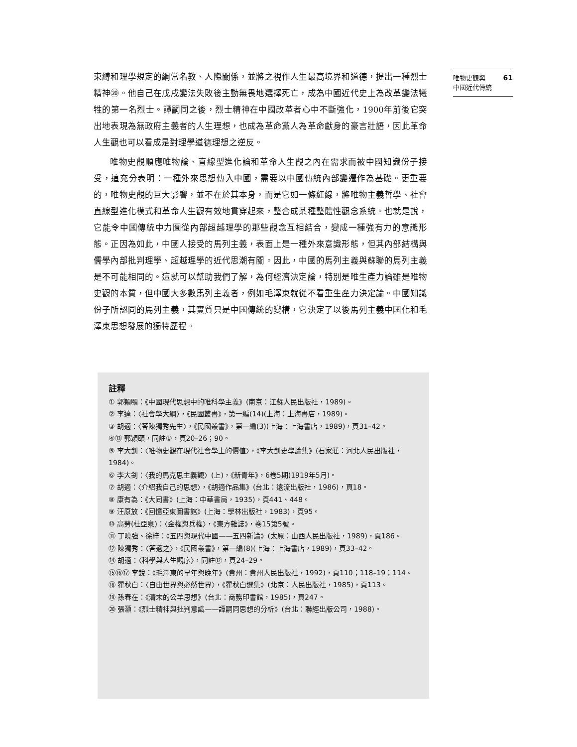61 唯物史觀與
中國近代傳統
束縛和理學規定的綱常名教、人際關係，並將之視作人生最高境界和道德，提出一種烈士精神⑳。他自己在戊戌變法失敗後主動無畏地選擇死亡，成為中國近代史上為改革變法犧牲的第一名烈士。譚嗣同之後，烈士精神在中國改革者心中不斷強化，1900年前後它突出地表現為無政府主義者的人生理想，也成為革命黨人為革命獻身的豪言壯語，因此革命人生觀也可以看成是對理學道德理想之逆反。
唯物史觀順應唯物論、直線型進化論和革命人生觀之內在需求而被中國知識份子接受，這充分表明：一種外來思想傳入中國，需要以中國傳統內部變遷作為基礎。更重要的，唯物史觀的巨大影響，並不在於其本身，而是它如一條紅線，將唯物主義哲學、社會直線型進化模式和革命人生觀有效地貫穿起來，整合成某種整體性觀念系統。也就是說，它能令中國傳統中力圖從內部超越理學的那些觀念互相結合，變成一種強有力的意識形態。正因為如此，中國人接受的馬列主義，表面上是一種外來意識形態，但其內部結構與儒學內部批判理學、超越理學的近代思潮有關。因此，中國的馬列主義與蘇聯的馬列主義是不可能相同的。這就可以幫助我們了解，為何經濟決定論，特別是唯生產力論雖是唯物史觀的本質，但中國大多數馬列主義者，例如毛澤東就從不看重生產力決定論。中國知識份子所認同的馬列主義，其實質只是中國傳統的變構，它決定了以後馬列主義中國化和毛澤東思想發展的獨特歷程。
註釋
① 郭穎頤：《中國現代思想中的唯科學主義》(南京：江蘇人民出版社，1989)。
② 李達：〈社會學大綱〉，《民國叢書》，第一編(14)(上海：上海書店，1989)。
③ 胡適：〈答陳獨秀先生〉，《民國叢書》，第一編(3)(上海：上海書店，1989)，頁31–42。
④⑬ 郭穎頤，同註①，頁20–26；90。
⑤ 李大釗：〈唯物史觀在現代社會學上的價值〉，《李大釗史學論集》(石家莊：河北人民出版社，1984)。
⑥ 李大釗：〈我的馬克思主義觀〉(上)，《新青年》，6卷5期(1919年5月)。
⑦ 胡適：〈介紹我自己的思想〉，《胡適作品集》(台北：遠流出版社，1986)，頁18。
⑧ 康有為：《大同書》(上海：中華書局，1935)，頁441、448。
⑨ 汪原放：《回憶亞東圖書館》(上海：學林出版社，1983)，頁95。
⑩ 高勞(杜亞泉)：〈金權與兵權〉，《東方雜誌》，卷15第5號。
⑪ 丁曉強、徐梓：《五四與現代中國——五四新論》(太原：山西人民出版社，1989)，頁186。
⑫ 陳獨秀：〈答適之〉，《民國叢書》，第一編(8)(上海：上海書店，1989)，頁33–42。
⑭ 胡適：〈科學與人生觀序〉，同註⑫，頁24–29。
⑮⑯⑰ 李銳：《毛澤東的早年與晚年》(貴州：貴州人民出版社，1992)，頁110；118–19；114。
⑱ 瞿秋白：〈自由世界與必然世界〉，《瞿秋白選集》(北京：人民出版社，1985)，頁113。
⑲ 孫春在：《清末的公羊思想》(台北：商務印書館，1985)，頁247。
⑳ 張灝：《烈士精神與批判意識——譚嗣同思想的分析》(台北：聯經出版公司，1988)。